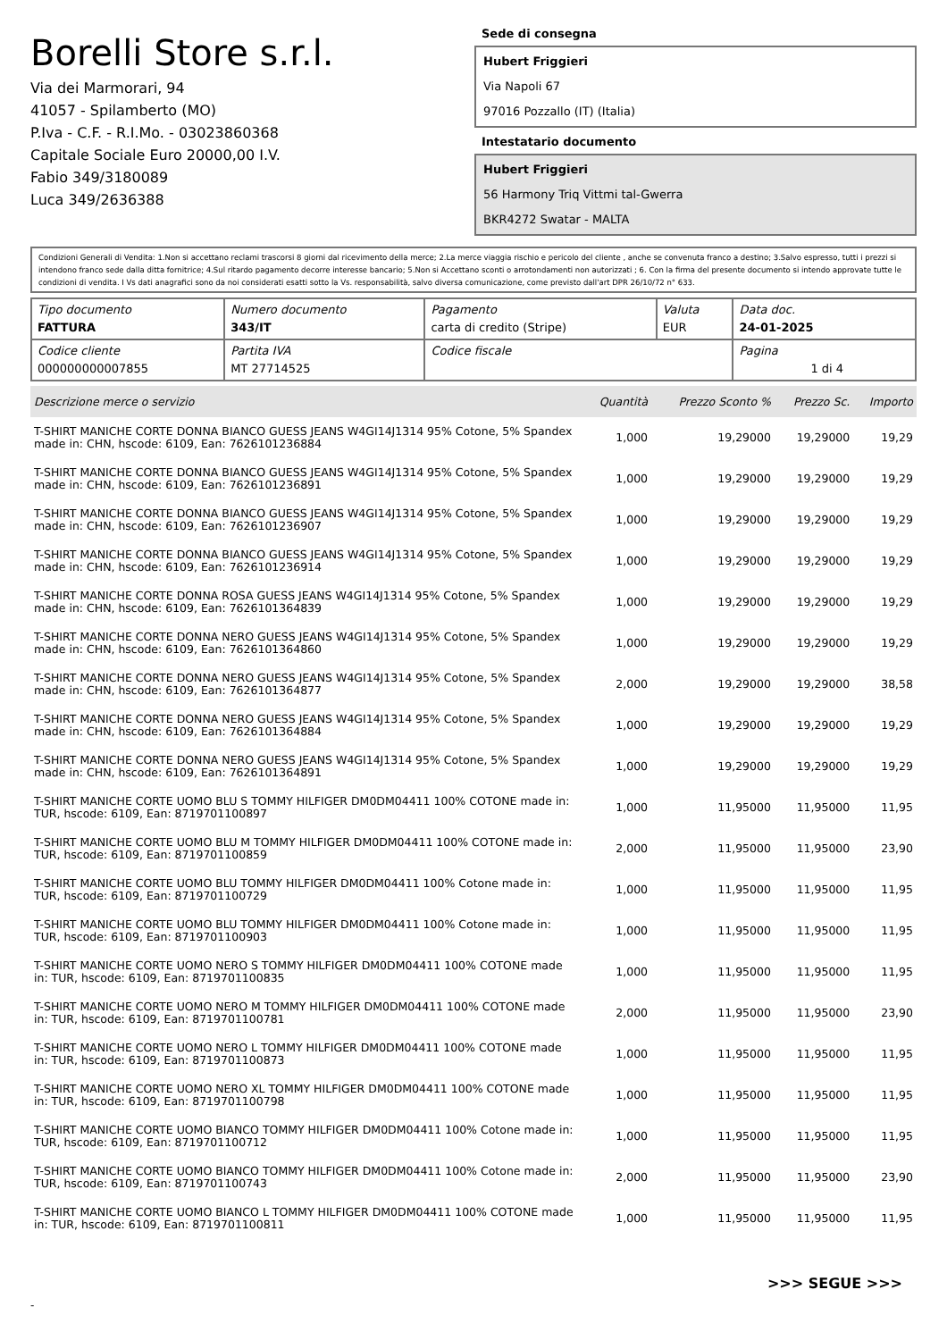Borelli Store s.r.l.
Via dei Marmorari, 94
41057 - Spilamberto (MO)
P.Iva - C.F. - R.I.Mo. - 03023860368
Capitale Sociale Euro 20000,00 I.V.
Fabio 349/3180089
Luca 349/2636388
Sede di consegna
Hubert Friggieri
Via Napoli 67
97016 Pozzallo (IT) (Italia)
Intestatario documento
Hubert Friggieri
56 Harmony Triq Vittmi tal-Gwerra
BKR4272 Swatar - MALTA
Condizioni Generali di Vendita: 1.Non si accettano reclami trascorsi 8 giorni dal ricevimento della merce; 2.La merce viaggia rischio e pericolo del cliente , anche se convenuta franco a destino; 3.Salvo espresso, tutti i prezzi si intendono franco sede dalla ditta fornitrice; 4.Sul ritardo pagamento decorre interesse bancario; 5.Non si Accettano sconti o arrotondamenti non autorizzati ; 6. Con la firma del presente documento si intendo approvate tutte le condizioni di vendita. I Vs dati anagrafici sono da noi considerati esatti sotto la Vs. responsabilità, salvo diversa comunicazione, come previsto dall'art DPR 26/10/72 n° 633.
| Tipo documento FATTURA | Numero documento 343/IT | Pagamento carta di credito (Stripe) | Valuta EUR | Data doc. 24-01-2025 |
| Codice cliente 000000000007855 | Partita IVA MT 27714525 | Codice fiscale | | Pagina 1 di 4 |
| Descrizione merce o servizio | Quantità | Prezzo Sconto % | Prezzo Sc. | Importo |
| --- | --- | --- | --- | --- |
| T-SHIRT MANICHE CORTE DONNA BIANCO GUESS JEANS W4GI14J1314 95% Cotone, 5% Spandex made in: CHN, hscode: 6109, Ean: 7626101236884 | 1,000 | 19,29000 | 19,29000 | 19,29 |
| T-SHIRT MANICHE CORTE DONNA BIANCO GUESS JEANS W4GI14J1314 95% Cotone, 5% Spandex made in: CHN, hscode: 6109, Ean: 7626101236891 | 1,000 | 19,29000 | 19,29000 | 19,29 |
| T-SHIRT MANICHE CORTE DONNA BIANCO GUESS JEANS W4GI14J1314 95% Cotone, 5% Spandex made in: CHN, hscode: 6109, Ean: 7626101236907 | 1,000 | 19,29000 | 19,29000 | 19,29 |
| T-SHIRT MANICHE CORTE DONNA BIANCO GUESS JEANS W4GI14J1314 95% Cotone, 5% Spandex made in: CHN, hscode: 6109, Ean: 7626101236914 | 1,000 | 19,29000 | 19,29000 | 19,29 |
| T-SHIRT MANICHE CORTE DONNA ROSA GUESS JEANS W4GI14J1314 95% Cotone, 5% Spandex made in: CHN, hscode: 6109, Ean: 7626101364839 | 1,000 | 19,29000 | 19,29000 | 19,29 |
| T-SHIRT MANICHE CORTE DONNA NERO GUESS JEANS W4GI14J1314 95% Cotone, 5% Spandex made in: CHN, hscode: 6109, Ean: 7626101364860 | 1,000 | 19,29000 | 19,29000 | 19,29 |
| T-SHIRT MANICHE CORTE DONNA NERO GUESS JEANS W4GI14J1314 95% Cotone, 5% Spandex made in: CHN, hscode: 6109, Ean: 7626101364877 | 2,000 | 19,29000 | 19,29000 | 38,58 |
| T-SHIRT MANICHE CORTE DONNA NERO GUESS JEANS W4GI14J1314 95% Cotone, 5% Spandex made in: CHN, hscode: 6109, Ean: 7626101364884 | 1,000 | 19,29000 | 19,29000 | 19,29 |
| T-SHIRT MANICHE CORTE DONNA NERO GUESS JEANS W4GI14J1314 95% Cotone, 5% Spandex made in: CHN, hscode: 6109, Ean: 7626101364891 | 1,000 | 19,29000 | 19,29000 | 19,29 |
| T-SHIRT MANICHE CORTE UOMO BLU S TOMMY HILFIGER DM0DM04411 100% COTONE made in: TUR, hscode: 6109, Ean: 8719701100897 | 1,000 | 11,95000 | 11,95000 | 11,95 |
| T-SHIRT MANICHE CORTE UOMO BLU M TOMMY HILFIGER DM0DM04411 100% COTONE made in: TUR, hscode: 6109, Ean: 8719701100859 | 2,000 | 11,95000 | 11,95000 | 23,90 |
| T-SHIRT MANICHE CORTE UOMO BLU TOMMY HILFIGER DM0DM04411 100% Cotone made in: TUR, hscode: 6109, Ean: 8719701100729 | 1,000 | 11,95000 | 11,95000 | 11,95 |
| T-SHIRT MANICHE CORTE UOMO BLU TOMMY HILFIGER DM0DM04411 100% Cotone made in: TUR, hscode: 6109, Ean: 8719701100903 | 1,000 | 11,95000 | 11,95000 | 11,95 |
| T-SHIRT MANICHE CORTE UOMO NERO S TOMMY HILFIGER DM0DM04411 100% COTONE made in: TUR, hscode: 6109, Ean: 8719701100835 | 1,000 | 11,95000 | 11,95000 | 11,95 |
| T-SHIRT MANICHE CORTE UOMO NERO M TOMMY HILFIGER DM0DM04411 100% COTONE made in: TUR, hscode: 6109, Ean: 8719701100781 | 2,000 | 11,95000 | 11,95000 | 23,90 |
| T-SHIRT MANICHE CORTE UOMO NERO L TOMMY HILFIGER DM0DM04411 100% COTONE made in: TUR, hscode: 6109, Ean: 8719701100873 | 1,000 | 11,95000 | 11,95000 | 11,95 |
| T-SHIRT MANICHE CORTE UOMO NERO XL TOMMY HILFIGER DM0DM04411 100% COTONE made in: TUR, hscode: 6109, Ean: 8719701100798 | 1,000 | 11,95000 | 11,95000 | 11,95 |
| T-SHIRT MANICHE CORTE UOMO BIANCO TOMMY HILFIGER DM0DM04411 100% Cotone made in: TUR, hscode: 6109, Ean: 8719701100712 | 1,000 | 11,95000 | 11,95000 | 11,95 |
| T-SHIRT MANICHE CORTE UOMO BIANCO TOMMY HILFIGER DM0DM04411 100% Cotone made in: TUR, hscode: 6109, Ean: 8719701100743 | 2,000 | 11,95000 | 11,95000 | 23,90 |
| T-SHIRT MANICHE CORTE UOMO BIANCO L TOMMY HILFIGER DM0DM04411 100% COTONE made in: TUR, hscode: 6109, Ean: 8719701100811 | 1,000 | 11,95000 | 11,95000 | 11,95 |
>>> SEGUE >>>
-